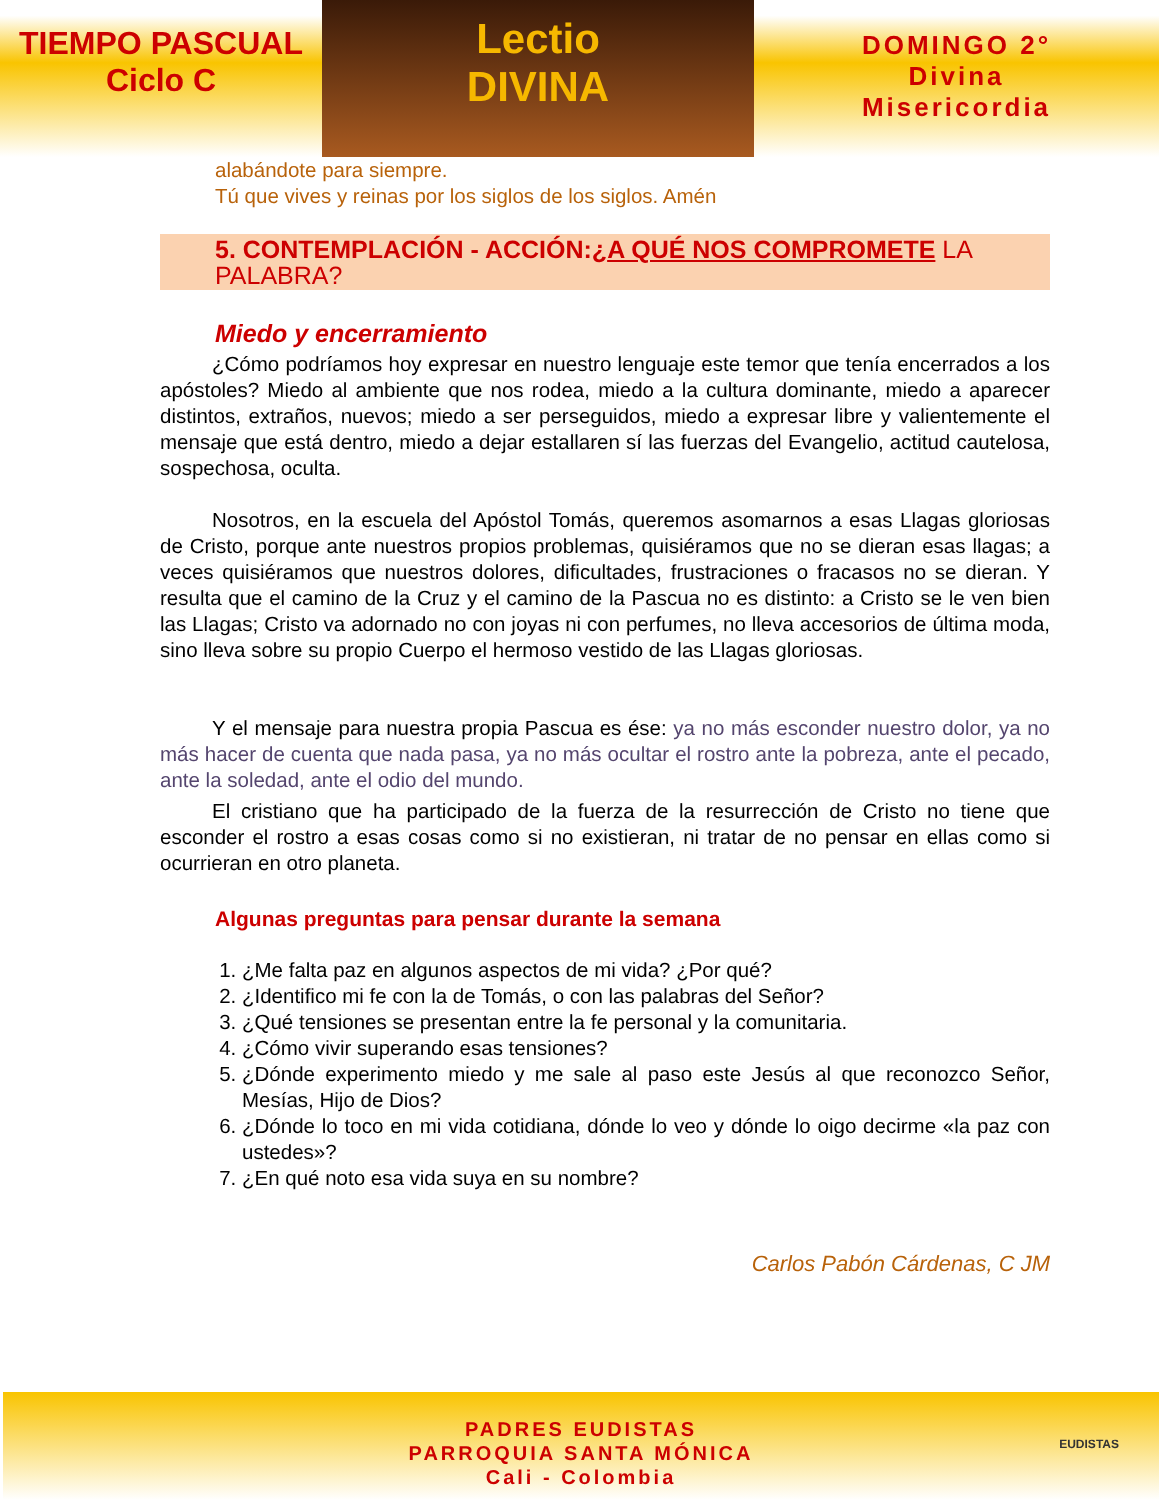TIEMPO PASCUAL
Ciclo C
Lectio
DIVINA
DOMINGO 2°
Divina
Misericordia
alabándote para siempre.
Tú que vives y reinas por los siglos de los siglos. Amén
5. CONTEMPLACIÓN - ACCIÓN:¿A QUÉ NOS COMPROMETE LA PALABRA?
Miedo y encerramiento
¿Cómo podríamos hoy expresar en nuestro lenguaje este temor que tenía encerrados a los apóstoles? Miedo al ambiente que nos rodea, miedo a la cultura dominante, miedo a aparecer distintos, extraños, nuevos; miedo a ser perseguidos, miedo a expresar libre y valientemente el mensaje que está dentro, miedo a dejar estallaren sí las fuerzas del Evangelio, actitud cautelosa, sospechosa, oculta.
Nosotros, en la escuela del Apóstol Tomás, queremos asomarnos a esas Llagas gloriosas de Cristo, porque ante nuestros propios problemas, quisiéramos que no se dieran esas llagas; a veces quisiéramos que nuestros dolores, dificultades, frustraciones o fracasos no se dieran. Y resulta que el camino de la Cruz y el camino de la Pascua no es distinto: a Cristo se le ven bien las Llagas; Cristo va adornado no con joyas ni con perfumes, no lleva accesorios de última moda, sino lleva sobre su propio Cuerpo el hermoso vestido de las Llagas gloriosas.
Y el mensaje para nuestra propia Pascua es ése: ya no más esconder nuestro dolor, ya no más hacer de cuenta que nada pasa, ya no más ocultar el rostro ante la pobreza, ante el pecado, ante la soledad, ante el odio del mundo.
El cristiano que ha participado de la fuerza de la resurrección de Cristo no tiene que esconder el rostro a esas cosas como si no existieran, ni tratar de no pensar en ellas como si ocurrieran en otro planeta.
Algunas preguntas para pensar durante la semana
1. ¿Me falta paz en algunos aspectos de mi vida? ¿Por qué?
2. ¿Identifico mi fe con la de Tomás, o con las palabras del Señor?
3. ¿Qué tensiones se presentan entre la fe personal y la comunitaria.
4. ¿Cómo vivir superando esas tensiones?
5. ¿Dónde experimento miedo y me sale al paso este Jesús al que reconozco Señor, Mesías, Hijo de Dios?
6. ¿Dónde lo toco en mi vida cotidiana, dónde lo veo y dónde lo oigo decirme «la paz con ustedes»?
7. ¿En qué noto esa vida suya en su nombre?
Carlos Pabón Cárdenas, C JM
PADRES EUDISTAS
PARROQUIA SANTA MÓNICA
Cali - Colombia
EUDISTAS